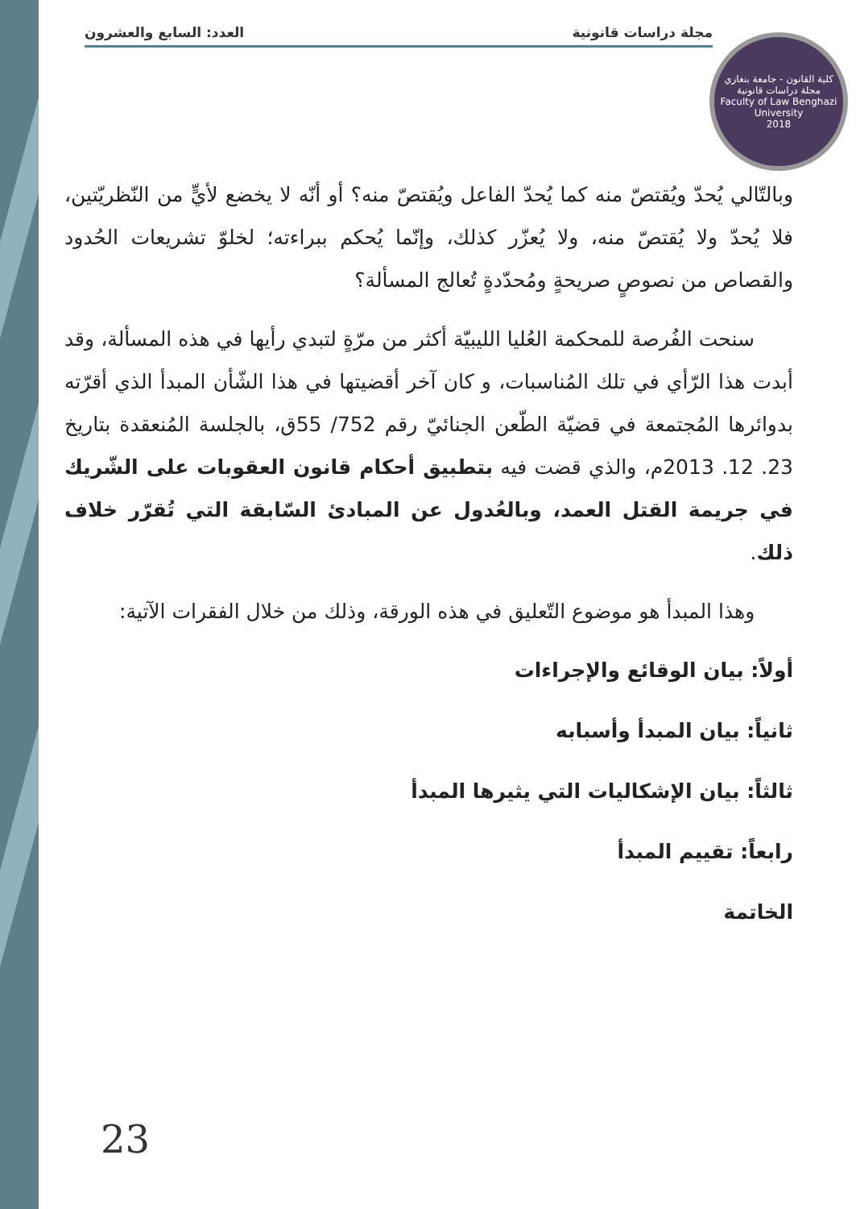مجلة دراسات قانونية العدد: السابع والعشرون
كلية القانون - جامعة بنغازي
مجلة دراسات قانونية
Faculty of Law Benghazi University
2018
وبالتّالي يُحدّ ويُقتصّ منه كما يُحدّ الفاعل ويُقتصّ منه؟ أو أنّه لا يخضع لأيٍّ من النّظريّتين، فلا يُحدّ ولا يُقتصّ منه، ولا يُعزّر كذلك، وإنّما يُحكم ببراءته؛ لخلوّ تشريعات الحُدود والقصاص من نصوصٍ صريحةٍ ومُحدّدةٍ تُعالج المسألة؟
سنحت الفُرصة للمحكمة العُليا الليبيّة أكثر من مرّةٍ لتبدي رأيها في هذه المسألة، وقد أبدت هذا الرّأي في تلك المُناسبات، و كان آخر أقضيتها في هذا الشّأن المبدأ الذي أقرّته بدوائرها المُجتمعة في قضيّة الطّعن الجنائيّ رقم 752/ 55ق، بالجلسة المُنعقدة بتاريخ 23. 12. 2013م، والذي قضت فيه بتطبيق أحكام قانون العقوبات على الشّريك في جريمة القتل العمد، وبالعُدول عن المبادئ السّابقة التي تُقرّر خلاف ذلك.
وهذا المبدأ هو موضوع التّعليق في هذه الورقة، وذلك من خلال الفقرات الآتية:
أولاً: بيان الوقائع والإجراءات
ثانياً: بيان المبدأ وأسبابه
ثالثاً: بيان الإشكاليات التي يثيرها المبدأ
رابعاً: تقييم المبدأ
الخاتمة
23